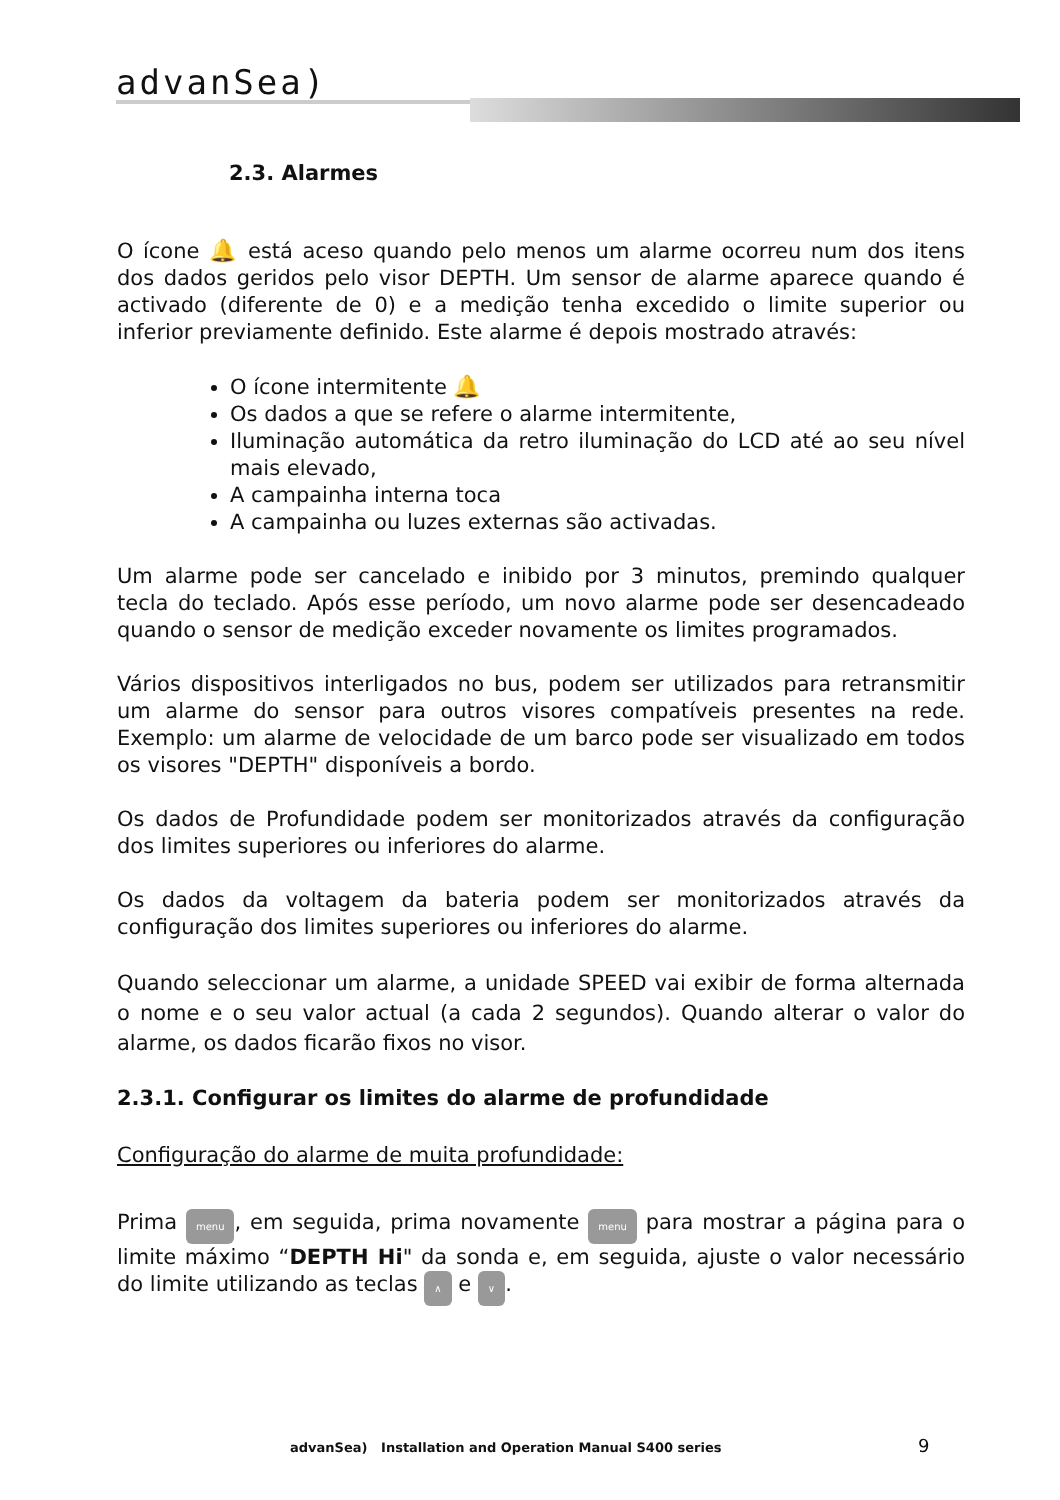advanSea)
2.3. Alarmes
O ícone 🔔 está aceso quando pelo menos um alarme ocorreu num dos itens dos dados geridos pelo visor DEPTH. Um sensor de alarme aparece quando é activado (diferente de 0) e a medição tenha excedido o limite superior ou inferior previamente definido. Este alarme é depois mostrado através:
O ícone intermitente 🔔
Os dados a que se refere o alarme intermitente,
Iluminação automática da retro iluminação do LCD até ao seu nível mais elevado,
A campainha interna toca
A campainha ou luzes externas são activadas.
Um alarme pode ser cancelado e inibido por 3 minutos, premindo qualquer tecla do teclado. Após esse período, um novo alarme pode ser desencadeado quando o sensor de medição exceder novamente os limites programados.
Vários dispositivos interligados no bus, podem ser utilizados para retransmitir um alarme do sensor para outros visores compatíveis presentes na rede. Exemplo: um alarme de velocidade de um barco pode ser visualizado em todos os visores "DEPTH" disponíveis a bordo.
Os dados de Profundidade podem ser monitorizados através da configuração dos limites superiores ou inferiores do alarme.
Os dados da voltagem da bateria podem ser monitorizados através da configuração dos limites superiores ou inferiores do alarme.
Quando seleccionar um alarme, a unidade SPEED vai exibir de forma alternada o nome e o seu valor actual (a cada 2 segundos). Quando alterar o valor do alarme, os dados ficarão fixos no visor.
2.3.1. Configurar os limites do alarme de profundidade
Configuração do alarme de muita profundidade:
Prima menu, em seguida, prima novamente menu para mostrar a página para o limite máximo “DEPTH Hi" da sonda e, em seguida, ajuste o valor necessário do limite utilizando as teclas ∧ e ∨.
advanSea) Installation and Operation Manual S400 series
9